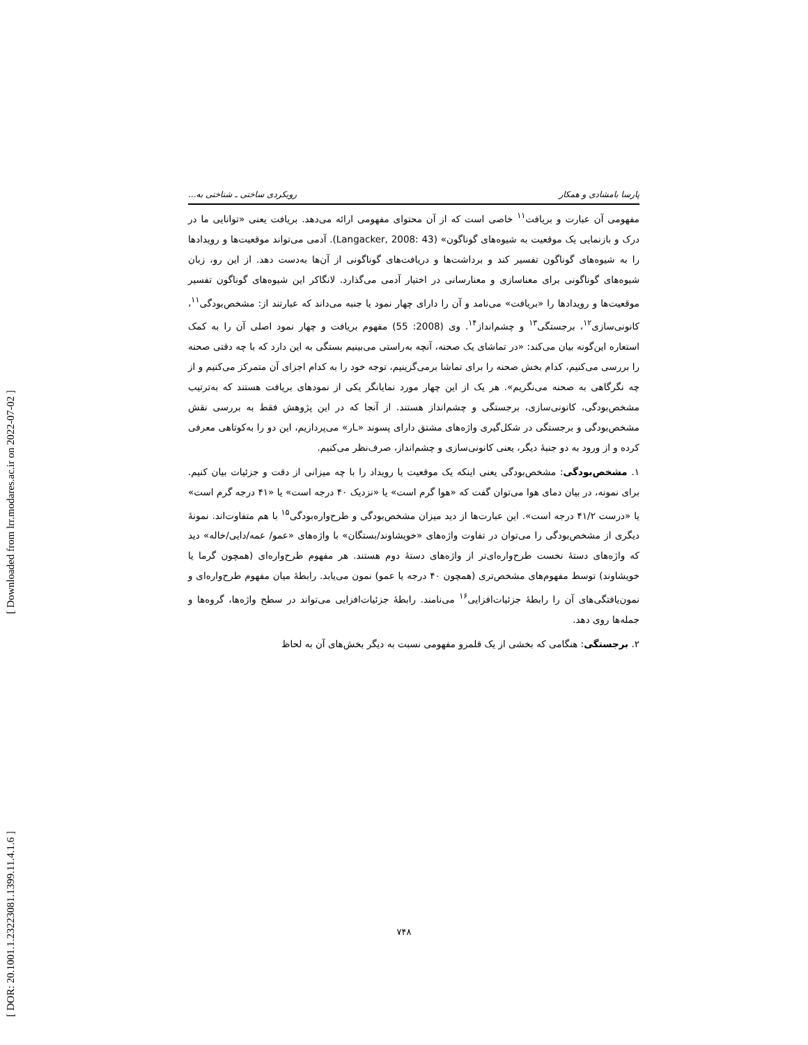[ Downloaded from lrr.modares.ac.ir on 2022-07-02 ]
[ DOR: 20.1001.1.23223081.1399.11.4.1.6 ]
پارسا بامشادی و همکار رویکردی ساختی ـ شناختی به...
مفهومی آن عبارت و بریافت<sup>۱۱</sup> خاصی است که از آن محتوای مفهومی ارائه می‌دهد. بریافت یعنی «توانایی ما در درک و بازنمایی یک موقعیت به شیوه‌های گوناگون» (Langacker, 2008: 43). آدمی می‌تواند موقعیت‌ها و رویدادها را به شیوه‌های گوناگون تفسیر کند و برداشت‌ها و دریافت‌های گوناگونی از آن‌ها به‌دست دهد. از این رو، زبان شیوه‌های گوناگونی برای معناسازی و معنارسانی در اختیار آدمی می‌گذارد. لانگاکر این شیوه‌های گوناگون تفسیر موقعیت‌ها و رویدادها را «بریافت» می‌نامد و آن را دارای چهار نمود یا جنبه می‌داند که عبارتند از: مشخص‌بودگی<sup>۱۱</sup>، کانونی‌سازی<sup>۱۲</sup>، برجستگی<sup>۱۳</sup> و چشم‌انداز<sup>۱۴</sup>. وی (2008: 55) مفهوم بریافت و چهار نمود اصلی آن را به کمک استعاره این‌گونه بیان می‌کند: «در تماشای یک صحنه، آنچه به‌راستی می‌بینیم بستگی به این دارد که با چه دقتی صحنه را بررسی می‌کنیم، کدام بخش صحنه را برای تماشا برمی‌گزینیم، توجه خود را به کدام اجزای آن متمرکز می‌کنیم و از چه نگرگاهی به صحنه می‌نگریم». هر یک از این چهار مورد نمایانگر یکی از نمودهای بریافت هستند که به‌ترتیب مشخص‌بودگی، کانونی‌سازی، برجستگی و چشم‌انداز هستند. از آنجا که در این پژوهش فقط به بررسی نقش مشخص‌بودگی و برجستگی در شکل‌گیری واژه‌های مشتق دارای پسوند «ـار» می‌پردازیم، این دو را به‌کوتاهی معرفی کرده و از ورود به دو جنبهٔ دیگر، یعنی کانونی‌سازی و چشم‌انداز، صرف‌نظر می‌کنیم.
۱. مشخص‌بودگی: مشخص‌بودگی یعنی اینکه یک موقعیت یا رویداد را با چه میزانی از دقت و جزئیات بیان کنیم. برای نمونه، در بیان دمای هوا می‌توان گفت که «هوا گرم است» یا «نزدیک ۴۰ درجه است» یا «۴۱ درجه گرم است» یا «درست ۴۱/۲ درجه است». این عبارت‌ها از دید میزان مشخص‌بودگی و طرح‌واره‌بودگی<sup>۱۵</sup> با هم متفاوت‌اند. نمونهٔ دیگری از مشخص‌بودگی را می‌توان در تفاوت واژه‌های «خویشاوند/بستگان» با واژه‌های «عمو/ عمه/دایی/خاله» دید که واژه‌های دستهٔ نخست طرح‌واره‌ای‌تر از واژه‌های دستهٔ دوم هستند. هر مفهوم طرح‌واره‌ای (همچون گرما یا خویشاوند) توسط مفهوم‌های مشخص‌تری (همچون ۴۰ درجه یا عمو) نمون می‌یابد. رابطهٔ میان مفهوم طرح‌واره‌ای و نمون‌یافتگی‌های آن را رابطهٔ جزئیات‌افزایی<sup>۱۶</sup> می‌نامند. رابطهٔ جزئیات‌افزایی می‌تواند در سطح واژه‌ها، گروه‌ها و جمله‌ها روی دهد.
۲. برجستگی: هنگامی که بخشی از یک قلمرو مفهومی نسبت به دیگر بخش‌های آن به لحاظ
۷۴۸